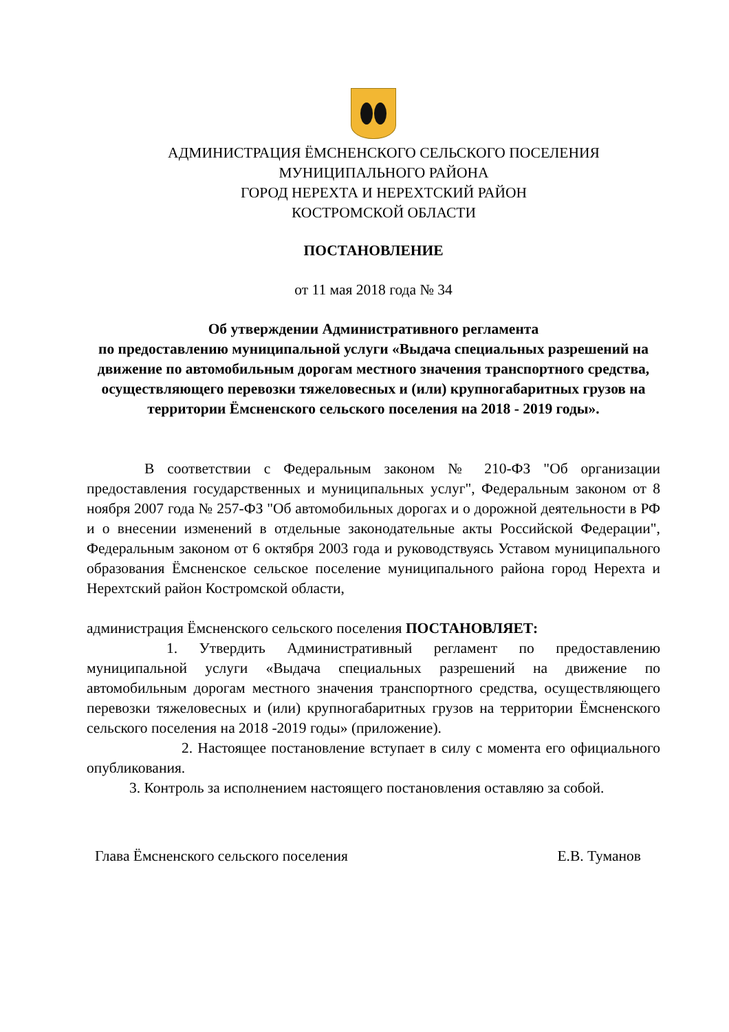АДМИНИСТРАЦИЯ ЁМСНЕНСКОГО СЕЛЬСКОГО ПОСЕЛЕНИЯ
МУНИЦИПАЛЬНОГО РАЙОНА
ГОРОД НЕРЕХТА И НЕРЕХТСКИЙ РАЙОН
КОСТРОМСКОЙ ОБЛАСТИ
ПОСТАНОВЛЕНИЕ
от 11 мая 2018 года № 34
Об утверждении Административного регламента
по предоставлению муниципальной услуги «Выдача специальных разрешений на движение по автомобильным дорогам местного значения транспортного средства, осуществляющего перевозки тяжеловесных и (или) крупногабаритных грузов на территории Ёмсненского сельского поселения на 2018 - 2019 годы».
В соответствии с Федеральным законом № 210-ФЗ "Об организации предоставления государственных и муниципальных услуг", Федеральным законом от 8 ноября 2007 года № 257-ФЗ "Об автомобильных дорогах и о дорожной деятельности в РФ и о внесении изменений в отдельные законодательные акты Российской Федерации", Федеральным законом от 6 октября 2003 года и руководствуясь Уставом муниципального образования Ёмсненское сельское поселение муниципального района город Нерехта и Нерехтский район Костромской области,
администрация Ёмсненского сельского поселения ПОСТАНОВЛЯЕТ:
1. Утвердить Административный регламент по предоставлению муниципальной услуги «Выдача специальных разрешений на движение по автомобильным дорогам местного значения транспортного средства, осуществляющего перевозки тяжеловесных и (или) крупногабаритных грузов на территории Ёмсненского сельского поселения на 2018 -2019 годы» (приложение).
2. Настоящее постановление вступает в силу с момента его официального опубликования.
3. Контроль за исполнением настоящего постановления оставляю за собой.
Глава Ёмсненского сельского поселения Е.В. Туманов